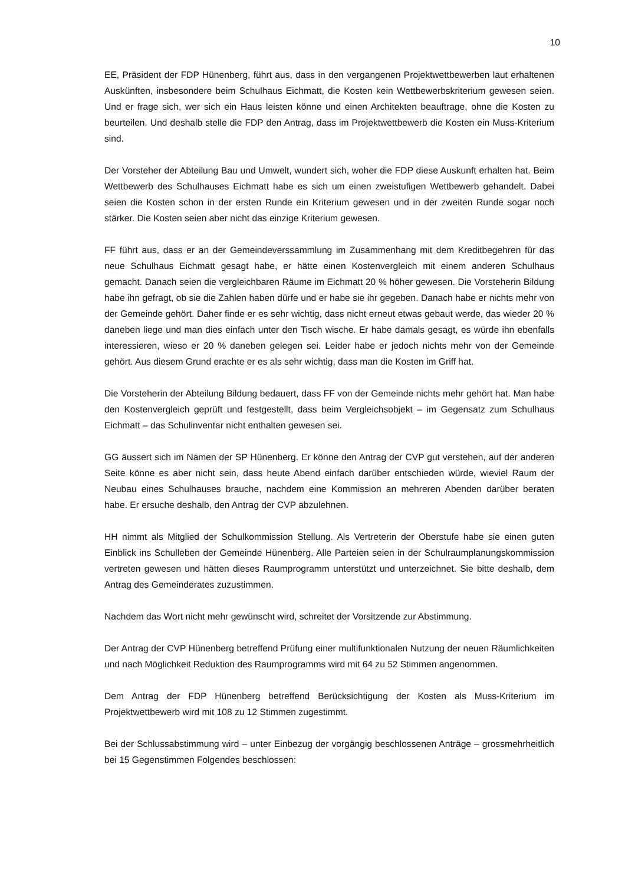10
EE, Präsident der FDP Hünenberg, führt aus, dass in den vergangenen Projektwettbewerben laut erhaltenen Auskünften, insbesondere beim Schulhaus Eichmatt, die Kosten kein Wettbewerbskriterium gewesen seien. Und er frage sich, wer sich ein Haus leisten könne und einen Architekten beauftrage, ohne die Kosten zu beurteilen. Und deshalb stelle die FDP den Antrag, dass im Projektwettbewerb die Kosten ein Muss-Kriterium sind.
Der Vorsteher der Abteilung Bau und Umwelt, wundert sich, woher die FDP diese Auskunft erhalten hat. Beim Wettbewerb des Schulhauses Eichmatt habe es sich um einen zweistufigen Wettbewerb gehandelt. Dabei seien die Kosten schon in der ersten Runde ein Kriterium gewesen und in der zweiten Runde sogar noch stärker. Die Kosten seien aber nicht das einzige Kriterium gewesen.
FF führt aus, dass er an der Gemeindeverssammlung im Zusammenhang mit dem Kreditbegehren für das neue Schulhaus Eichmatt gesagt habe, er hätte einen Kostenvergleich mit einem anderen Schulhaus gemacht. Danach seien die vergleichbaren Räume im Eichmatt 20 % höher gewesen. Die Vorsteherin Bildung habe ihn gefragt, ob sie die Zahlen haben dürfe und er habe sie ihr gegeben. Danach habe er nichts mehr von der Gemeinde gehört. Daher finde er es sehr wichtig, dass nicht erneut etwas gebaut werde, das wieder 20 % daneben liege und man dies einfach unter den Tisch wische. Er habe damals gesagt, es würde ihn ebenfalls interessieren, wieso er 20 % daneben gelegen sei. Leider habe er jedoch nichts mehr von der Gemeinde gehört. Aus diesem Grund erachte er es als sehr wichtig, dass man die Kosten im Griff hat.
Die Vorsteherin der Abteilung Bildung bedauert, dass FF von der Gemeinde nichts mehr gehört hat. Man habe den Kostenvergleich geprüft und festgestellt, dass beim Vergleichsobjekt – im Gegensatz zum Schulhaus Eichmatt – das Schulinventar nicht enthalten gewesen sei.
GG äussert sich im Namen der SP Hünenberg. Er könne den Antrag der CVP gut verstehen, auf der anderen Seite könne es aber nicht sein, dass heute Abend einfach darüber entschieden würde, wieviel Raum der Neubau eines Schulhauses brauche, nachdem eine Kommission an mehreren Abenden darüber beraten habe. Er ersuche deshalb, den Antrag der CVP abzulehnen.
HH nimmt als Mitglied der Schulkommission Stellung. Als Vertreterin der Oberstufe habe sie einen guten Einblick ins Schulleben der Gemeinde Hünenberg. Alle Parteien seien in der Schulraumplanungskommission vertreten gewesen und hätten dieses Raumprogramm unterstützt und unterzeichnet. Sie bitte deshalb, dem Antrag des Gemeinderates zuzustimmen.
Nachdem das Wort nicht mehr gewünscht wird, schreitet der Vorsitzende zur Abstimmung.
Der Antrag der CVP Hünenberg betreffend Prüfung einer multifunktionalen Nutzung der neuen Räumlichkeiten und nach Möglichkeit Reduktion des Raumprogramms wird mit 64 zu 52 Stimmen angenommen.
Dem Antrag der FDP Hünenberg betreffend Berücksichtigung der Kosten als Muss-Kriterium im Projektwettbewerb wird mit 108 zu 12 Stimmen zugestimmt.
Bei der Schlussabstimmung wird – unter Einbezug der vorgängig beschlossenen Anträge – grossmehrheitlich bei 15 Gegenstimmen Folgendes beschlossen: